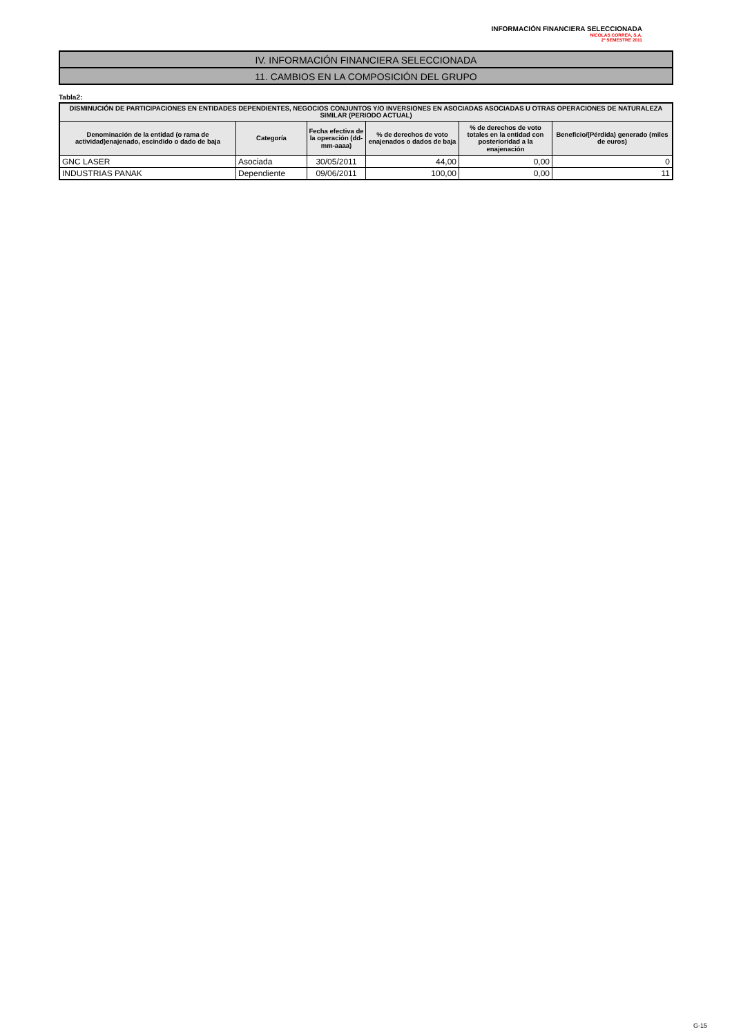INFORMACIÓN FINANCIERA SELECCIONADA
NICOLAS CORREA, S.A.
2º SEMESTRE 2011
IV. INFORMACIÓN FINANCIERA SELECCIONADA
11. CAMBIOS EN LA COMPOSICIÓN DEL GRUPO
Tabla2:
| DISMINUCIÓN DE PARTICIPACIONES EN ENTIDADES DEPENDIENTES, NEGOCIOS CONJUNTOS Y/O INVERSIONES EN ASOCIADAS ASOCIADAS U OTRAS OPERACIONES DE NATURALEZA SIMILAR (PERIODO ACTUAL) | | | | | |
| --- | --- | --- | --- | --- | --- |
| Denominación de la entidad (o rama de actividad)enajenado, escindido o dado de baja | Categoría | Fecha efectiva de la operación (dd-mm-aaaa) | % de derechos de voto enajenados o dados de baja | % de derechos de voto totales en la entidad con posterioridad a la enajenación | Beneficio/(Pérdida) generado (miles de euros) |
| GNC LASER | Asociada | 30/05/2011 | 44,00 | 0,00 | 0 |
| INDUSTRIAS PANAK | Dependiente | 09/06/2011 | 100,00 | 0,00 | 11 |
G-15